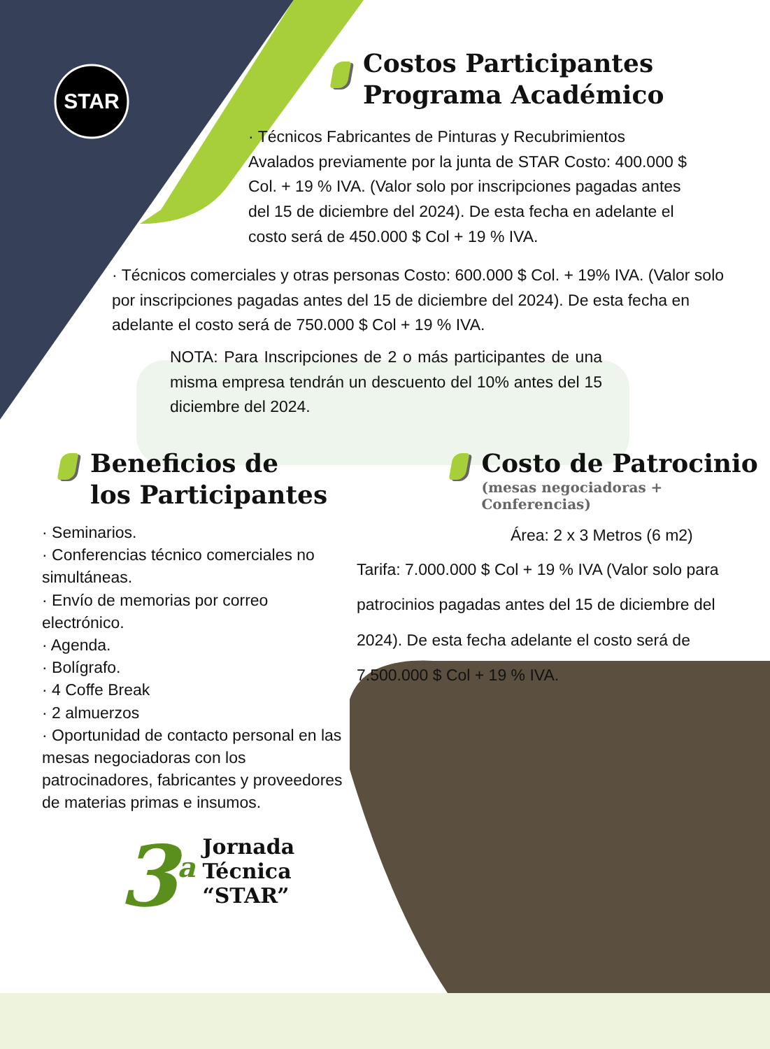STAR
Costos Participantes
Programa Académico
· Técnicos Fabricantes de Pinturas y Recubrimientos Avalados previamente por la junta de STAR Costo: 400.000 $ Col. + 19 % IVA. (Valor solo por inscripciones pagadas antes del 15 de diciembre del 2024). De esta fecha en adelante el costo será de 450.000 $ Col + 19 % IVA.
· Técnicos comerciales y otras personas Costo: 600.000 $ Col. + 19% IVA. (Valor solo por inscripciones pagadas antes del 15 de diciembre del 2024). De esta fecha en adelante el costo será de 750.000 $ Col + 19 % IVA.
NOTA: Para Inscripciones de 2 o más participantes de una misma empresa tendrán un descuento del 10% antes del 15 diciembre del 2024.
Beneficios de
los Participantes
· Seminarios.
· Conferencias técnico comerciales no simultáneas.
· Envío de memorias por correo electrónico.
· Agenda.
· Bolígrafo.
· 4 Coffe Break
· 2 almuerzos
· Oportunidad de contacto personal en las mesas negociadoras con los patrocinadores, fabricantes y proveedores de materias primas e insumos.
3<sup>a</sup> Jornada
Técnica
“STAR”
Costo de Patrocinio
(mesas negociadoras + Conferencias)
Área: 2 x 3 Metros (6 m2)
Tarifa: 7.000.000 $ Col + 19 % IVA (Valor solo para patrocinios pagadas antes del 15 de diciembre del 2024). De esta fecha adelante el costo será de 7.500.000 $ Col + 19 % IVA.